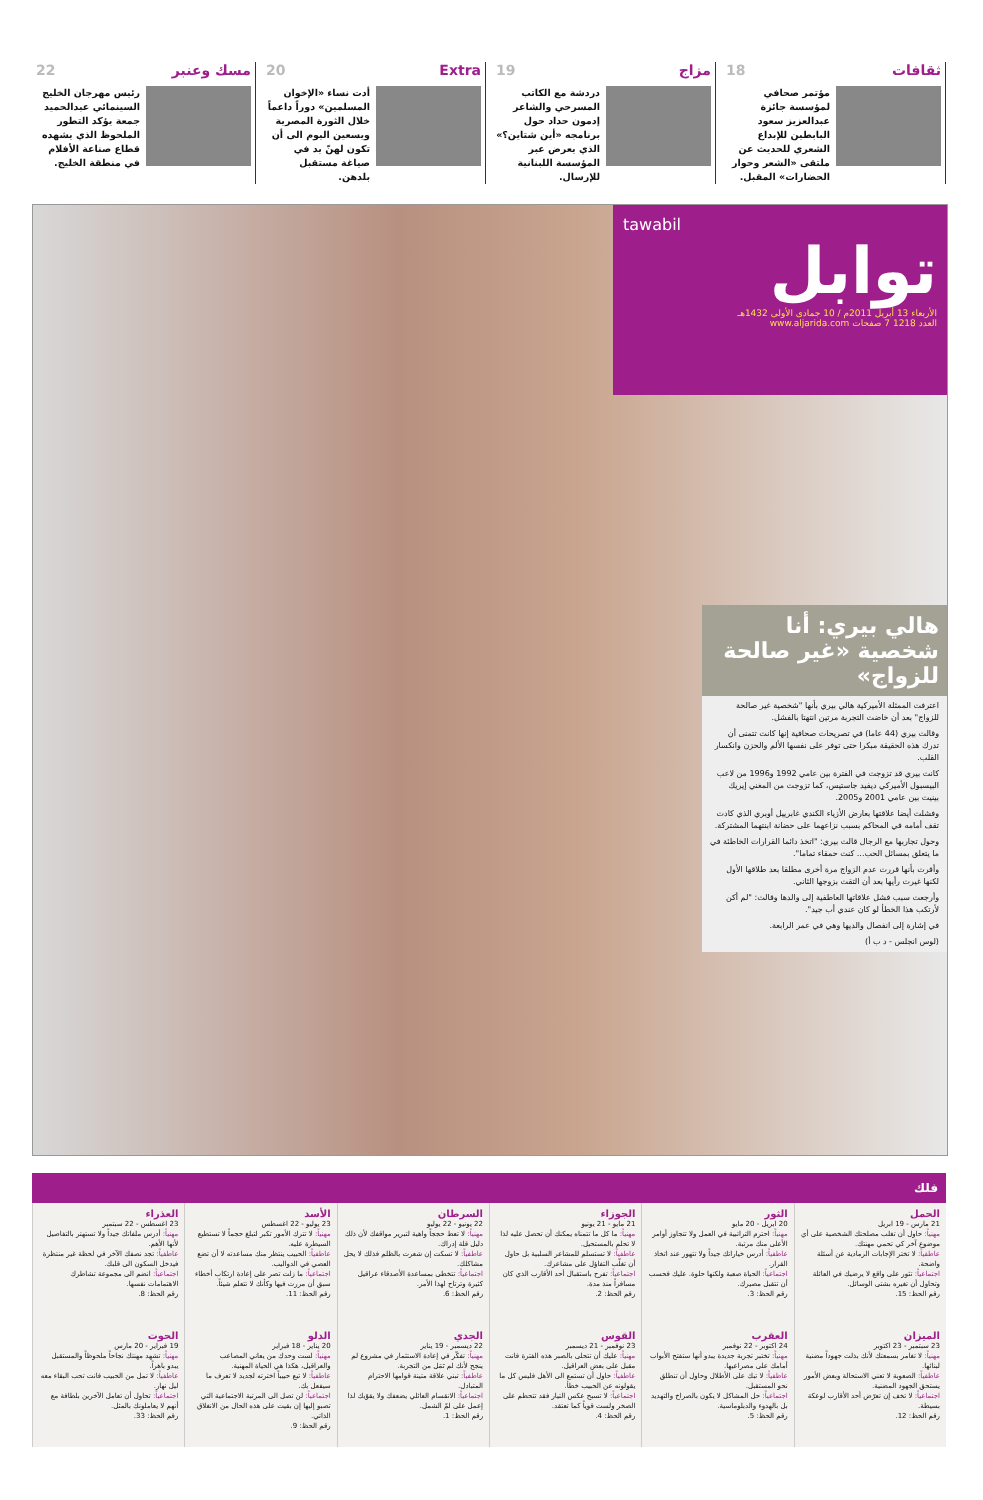ثقافات 18
مؤتمر صحافي لمؤسسة جائزة عبدالعزيز سعود البابطين للإبداع الشعري للحديث عن ملتقى «الشعر وحوار الحضارات» المقبل.
مزاج 19
دردشة مع الكاتب المسرحي والشاعر إدمون حداد حول برنامجه «أين شتاين؟» الذي يعرض عبر المؤسسة اللبنانية للإرسال.
Extra 20
أدت نساء «الإخوان المسلمين» دوراً داعماً خلال الثورة المصرية ويسعين اليوم الى أن تكون لهنّ يد في صياغة مستقبل بلدهن.
مسك وعنبر 22
رئيس مهرجان الخليج السينمائي عبدالحميد جمعة يؤكد التطور الملحوظ الذي يشهده قطاع صناعة الأفلام في منطقة الخليج.
tawabil
توابل
الأربعاء 13 أبريل 2011م / 10 جمادى الأولى 1432هـ
العدد 1218 7 صفحات www.aljarida.com
هالي بيري: أنا شخصية «غير صالحة للزواج»
اعترفت الممثلة الأميركية هالي بيري بأنها "شخصية غير صالحة للزواج" بعد أن خاضت التجربة مرتين انتهتا بالفشل.
وقالت بيري (44 عاما) في تصريحات صحافية إنها كانت تتمنى أن تدرك هذه الحقيقة مبكرا حتى توفر على نفسها الألم والحزن وانكسار القلب.
كانت بيري قد تزوجت في الفترة بين عامي 1992 و1996 من لاعب البيسبول الأميركي ديفيد جاستيس، كما تزوجت من المغني إيريك بينيت بين عامي 2001 و2005.
وفشلت أيضا علاقتها بعارض الأزياء الكندي غابرييل أوبري الذي كادت تقف أمامه في المحاكم بسبب نزاعهما على حضانة ابنتهما المشتركة.
وحول تجاربها مع الرجال قالت بيري: "اتخذ دائما القرارات الخاطئة في ما يتعلق بمسائل الحب... كنت حمقاء تماما".
وأقرت بأنها قررت عدم الزواج مرة أخرى مطلقا بعد طلاقها الأول لكنها غيرت رأيها بعد أن التقت بزوجها الثاني.
وأرجعت سبب فشل علاقاتها العاطفية إلى والدها وقالت: "لم أكن لأرتكب هذا الخطأ لو كان عندي أب جيد".
في إشارة إلى انفصال والديها وهي في عمر الرابعة.
(لوس انجلس - د ب أ)
فلك
الحمل
21 مارس - 19 ابريل
مهنياً: حاول أن تغلب مصلحتك الشخصية على أي موضوع آخر كي تحمي مهنتك.
عاطفياً: لا تختر الإجابات الرمادية عن أسئلة واضحة.
اجتماعياً: تثور على واقع لا يرضيك في العائلة وتحاول أن تغيره بشتى الوسائل.
رقم الحظ: 15.
الثور
20 ابريل - 20 مايو
مهنياً: احترم التراتبية في العمل ولا تتجاوز أوامر الأعلى منك مرتبة.
عاطفياً: أدرس خياراتك جيداً ولا تتهور عند اتخاذ القرار.
اجتماعياً: الحياة صعبة ولكنها حلوة. عليك فحسب أن تتقبل مصيرك.
رقم الحظ: 3.
الجوزاء
21 مايو - 21 يونيو
مهنياً: ما كل ما تتمناه يمكنك أن تحصل عليه لذا لا تحلم بالمستحيل.
عاطفياً: لا تستسلم للمشاعر السلبية بل حاول أن تغلّب التفاؤل على مشاعرك.
اجتماعياً: تفرح باستقبال أحد الأقارب الذي كان مسافراً منذ مدة.
رقم الحظ: 2.
السرطان
22 يونيو - 22 يوليو
مهنياً: لا تعط حججاً واهية لتبرير مواقفك لأن ذلك دليل قلة إدراك.
عاطفياً: لا تسكت إن شعرت بالظلم فذلك لا يحل مشاكلك.
اجتماعياً: تتخطى بمساعدة الأصدقاء عراقيل كثيرة وترتاح لهذا الأمر.
رقم الحظ: 6.
الأسد
23 يوليو - 22 اغسطس
مهنياً: لا تترك الأمور تكبر لتبلغ حجماً لا تستطيع السيطرة عليه.
عاطفياً: الحبيب ينتظر منك مساعدته لا أن تضع العصي في الدواليب.
اجتماعياً: ما زلت تصر على إعادة ارتكاب أخطاء سبق أن مررت فيها وكأنك لا تتعلم شيئاً.
رقم الحظ: 11.
العذراء
23 اغسطس - 22 سبتمبر
مهنياً: أدرس ملفاتك جيداً ولا تستهتر بالتفاصيل لأنها الأهم.
عاطفياً: تجد نصفك الآخر في لحظة غير منتظرة فيدخل السكون الى قلبك.
اجتماعياً: انضم الى مجموعة تشاطرك الاهتمامات نفسها.
رقم الحظ: 8.
الميزان
23 سبتمبر - 23 اكتوبر
مهنياً: لا تغامر بسمعتك لأنك بذلت جهوداً مضنية لبنائها.
عاطفياً: الصعوبة لا تعني الاستحالة وبعض الأمور يستحق الجهود المضنية.
اجتماعياً: لا تخف إن تعرّض أحد الأقارب لوعكة بسيطة.
رقم الحظ: 12.
العقرب
24 اكتوبر - 22 نوفمبر
مهنياً: تختبر تجربة جديدة يبدو أنها ستفتح الأبواب أمامك على مصراعيها.
عاطفياً: لا تبك على الأطلال وحاول أن تنطلق نحو المستقبل.
اجتماعياً: حل المشاكل لا يكون بالصراخ والتهديد بل بالهدوء والدبلوماسية.
رقم الحظ: 5.
القوس
23 نوفمبر - 21 ديسمبر
مهنياً: عليك أن تتحلى بالصبر هذه الفترة فانت مقبل على بعض العراقيل.
عاطفياً: حاول أن تستمع الى الأهل فليس كل ما يقولونه عن الحبيب خطأ.
اجتماعياً: لا تسبح عكس التيار فقد تتحطم على الصخر ولست قوياً كما تعتقد.
رقم الحظ: 4.
الجدي
22 ديسمبر - 19 يناير
مهنياً: تفكّر في إعادة الاستثمار في مشروع لم ينجح لأنك لم تَمَل من التجربة.
عاطفياً: تبني علاقة متينة قوامها الاحترام المتبادل.
اجتماعياً: الانقسام العائلي يضعفك ولا يقوّيك لذا إعمل على لمّ الشمل.
رقم الحظ: 1.
الدلو
20 يناير - 18 فبراير
مهنياً: لست وحدك من يعاني المصاعب والعراقيل، هكذا هي الحياة المهنية.
عاطفياً: لا تبع حبيباً اخترته لجديد لا تعرف ما سيفعل بك.
اجتماعياً: لن تصل الى المرتبة الاجتماعية التي تصبو إليها إن بقيت على هذه الحال من الانغلاق الذاتي.
رقم الحظ: 9.
الحوت
19 فبراير - 20 مارس
مهنياً: تشهد مهنتك نجاحاً ملحوظاً والمستقبل يبدو باهراً.
عاطفياً: لا تمل من الحبيب فانت تحب البقاء معه ليل نهار.
اجتماعياً: تحاول أن تعامل الآخرين بلطافة مع أنهم لا يعاملونك بالمثل.
رقم الحظ: 33.